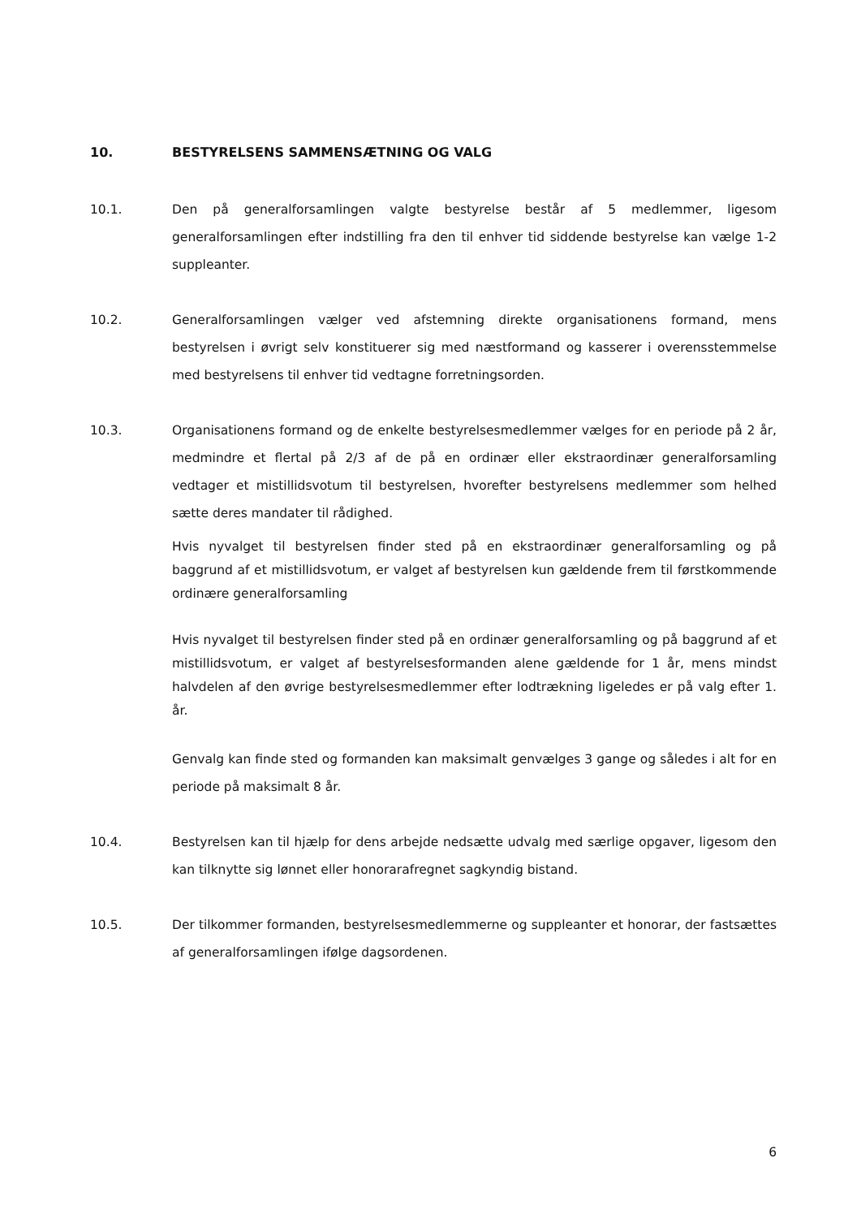10. BESTYRELSENS SAMMENSÆTNING OG VALG
10.1. Den på generalforsamlingen valgte bestyrelse består af 5 medlemmer, ligesom generalforsamlingen efter indstilling fra den til enhver tid siddende bestyrelse kan vælge 1-2 suppleanter.
10.2. Generalforsamlingen vælger ved afstemning direkte organisationens formand, mens bestyrelsen i øvrigt selv konstituerer sig med næstformand og kasserer i overensstemmelse med bestyrelsens til enhver tid vedtagne forretningsorden.
10.3. Organisationens formand og de enkelte bestyrelsesmedlemmer vælges for en periode på 2 år, medmindre et flertal på 2/3 af de på en ordinær eller ekstraordinær generalforsamling vedtager et mistillidsvotum til bestyrelsen, hvorefter bestyrelsens medlemmer som helhed sætte deres mandater til rådighed.
Hvis nyvalget til bestyrelsen finder sted på en ekstraordinær generalforsamling og på baggrund af et mistillidsvotum, er valget af bestyrelsen kun gældende frem til førstkommende ordinære generalforsamling
Hvis nyvalget til bestyrelsen finder sted på en ordinær generalforsamling og på baggrund af et mistillidsvotum, er valget af bestyrelsesformanden alene gældende for 1 år, mens mindst halvdelen af den øvrige bestyrelsesmedlemmer efter lodtrækning ligeledes er på valg efter 1. år.
Genvalg kan finde sted og formanden kan maksimalt genvælges 3 gange og således i alt for en periode på maksimalt 8 år.
10.4. Bestyrelsen kan til hjælp for dens arbejde nedsætte udvalg med særlige opgaver, ligesom den kan tilknytte sig lønnet eller honorarafregnet sagkyndig bistand.
10.5. Der tilkommer formanden, bestyrelsesmedlemmerne og suppleanter et honorar, der fastsættes af generalforsamlingen ifølge dagsordenen.
6